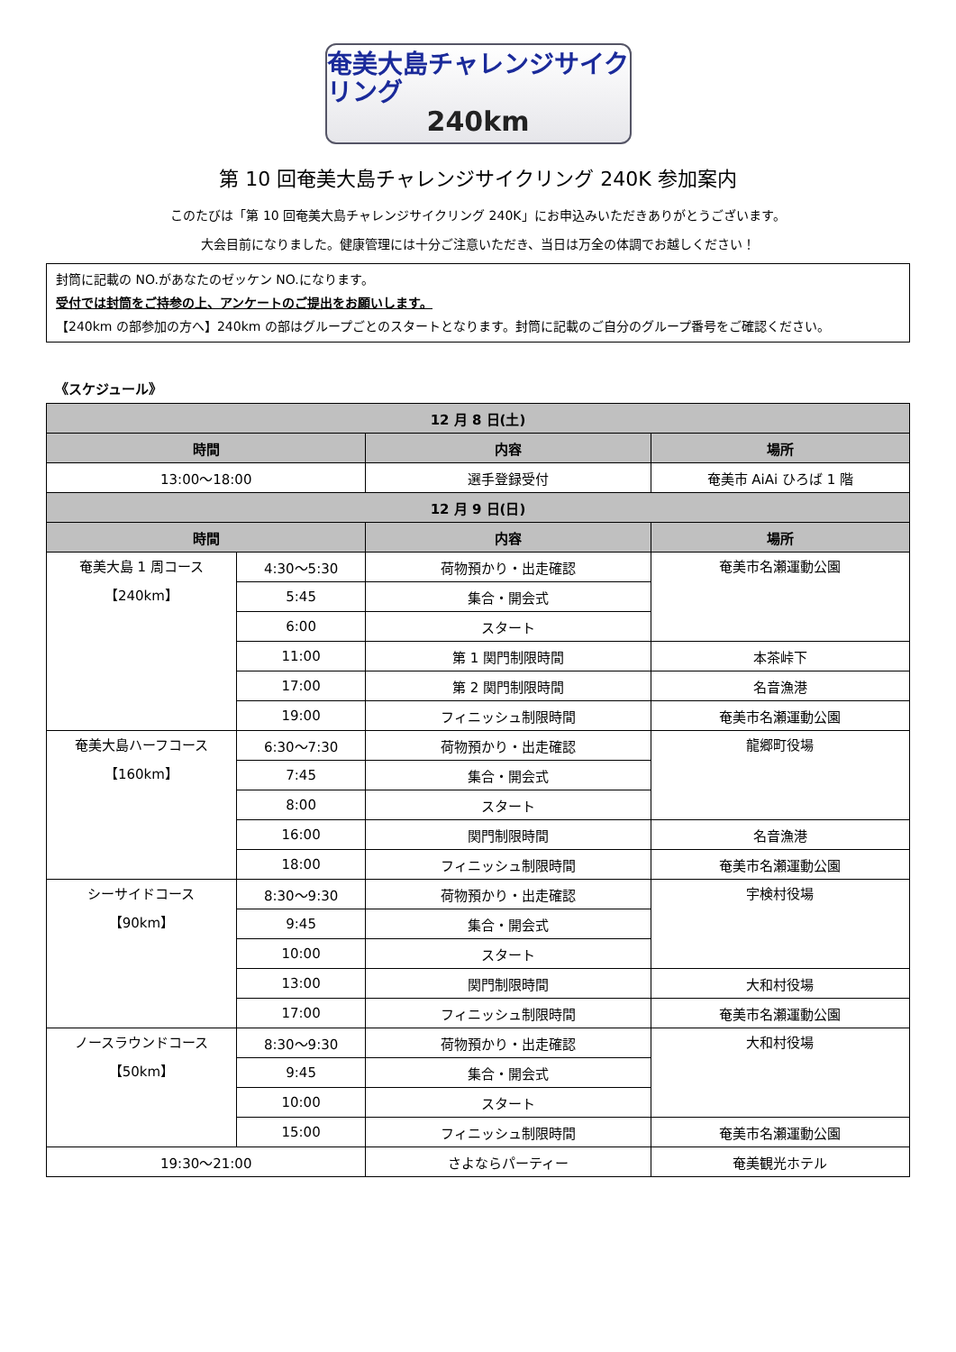奄美大島チャレンジサイクリング
240km
第 10 回奄美大島チャレンジサイクリング 240K 参加案内
このたびは「第 10 回奄美大島チャレンジサイクリング 240K」にお申込みいただきありがとうございます。
大会目前になりました。健康管理には十分ご注意いただき、当日は万全の体調でお越しください！
封筒に記載の NO.があなたのゼッケン NO.になります。
受付では封筒をご持参の上、アンケートのご提出をお願いします。
【240km の部参加の方へ】240km の部はグループごとのスタートとなります。封筒に記載のご自分のグループ番号をご確認ください。
《スケジュール》
| 12 月 8 日(土) | | | |
| --- | --- | --- | --- |
| 時間 | | 内容 | 場所 |
| 13:00～18:00 | | 選手登録受付 | 奄美市 AiAi ひろば 1 階 |
| 12 月 9 日(日) | | | |
| 時間 | | 内容 | 場所 |
| 奄美大島 1 周コース 【240km】 | 4:30～5:30 | 荷物預かり・出走確認 | 奄美市名瀬運動公園 |
| | 5:45 | 集合・開会式 | |
| | 6:00 | スタート | |
| | 11:00 | 第 1 関門制限時間 | 本茶峠下 |
| | 17:00 | 第 2 関門制限時間 | 名音漁港 |
| | 19:00 | フィニッシュ制限時間 | 奄美市名瀬運動公園 |
| 奄美大島ハーフコース 【160km】 | 6:30～7:30 | 荷物預かり・出走確認 | 龍郷町役場 |
| | 7:45 | 集合・開会式 | |
| | 8:00 | スタート | |
| | 16:00 | 関門制限時間 | 名音漁港 |
| | 18:00 | フィニッシュ制限時間 | 奄美市名瀬運動公園 |
| シーサイドコース 【90km】 | 8:30～9:30 | 荷物預かり・出走確認 | 宇検村役場 |
| | 9:45 | 集合・開会式 | |
| | 10:00 | スタート | |
| | 13:00 | 関門制限時間 | 大和村役場 |
| | 17:00 | フィニッシュ制限時間 | 奄美市名瀬運動公園 |
| ノースラウンドコース 【50km】 | 8:30～9:30 | 荷物預かり・出走確認 | 大和村役場 |
| | 9:45 | 集合・開会式 | |
| | 10:00 | スタート | |
| | 15:00 | フィニッシュ制限時間 | 奄美市名瀬運動公園 |
| 19:30～21:00 | | さよならパーティー | 奄美観光ホテル |